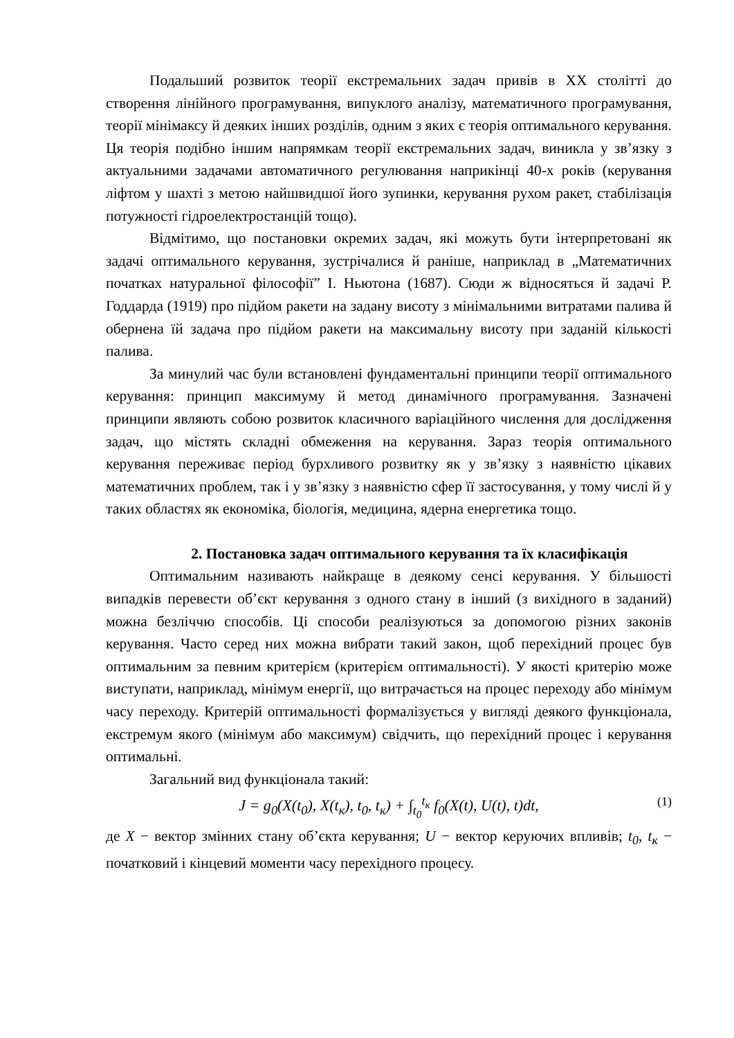Подальший розвиток теорії екстремальних задач привів в ХХ столітті до створення лінійного програмування, випуклого аналізу, математичного програмування, теорії мінімаксу й деяких інших розділів, одним з яких є теорія оптимального керування. Ця теорія подібно іншим напрямкам теорії екстремальних задач, виникла у зв’язку з актуальними задачами автоматичного регулювання наприкінці 40-х років (керування ліфтом у шахті з метою найшвидшої його зупинки, керування рухом ракет, стабілізація потужності гідроелектростанцій тощо).
Відмітимо, що постановки окремих задач, які можуть бути інтерпретовані як задачі оптимального керування, зустрічалися й раніше, наприклад в „Математичних початках натуральної філософії” І. Ньютона (1687). Сюди ж відносяться й задачі Р. Годдарда (1919) про підйом ракети на задану висоту з мінімальними витратами палива й обернена їй задача про підйом ракети на максимальну висоту при заданій кількості палива.
За минулий час були встановлені фундаментальні принципи теорії оптимального керування: принцип максимуму й метод динамічного програмування. Зазначені принципи являють собою розвиток класичного варіаційного числення для дослідження задач, що містять складні обмеження на керування. Зараз теорія оптимального керування переживає період бурхливого розвитку як у зв’язку з наявністю цікавих математичних проблем, так і у зв’язку з наявністю сфер її застосування, у тому числі й у таких областях як економіка, біологія, медицина, ядерна енергетика тощо.
2. Постановка задач оптимального керування та їх класифікація
Оптимальним називають найкраще в деякому сенсі керування. У більшості випадків перевести об’єкт керування з одного стану в інший (з вихідного в заданий) можна безліччю способів. Ці способи реалізуються за допомогою різних законів керування. Часто серед них можна вибрати такий закон, щоб перехідний процес був оптимальним за певним критерієм (критерієм оптимальності). У якості критерію може виступати, наприклад, мінімум енергії, що витрачається на процес переходу або мінімум часу переходу. Критерій оптимальності формалізується у вигляді деякого функціонала, екстремум якого (мінімум або максимум) свідчить, що перехідний процес і керування оптимальні.
Загальний вид функціонала такий:
J = g<sub>0</sub>(X(t<sub>0</sub>), X(t<sub>к</sub>), t<sub>0</sub>, t<sub>к</sub>) + ∫<sub>t<sub>0</sub></sub><sup>t<sub>к</sub></sup> f<sub>0</sub>(X(t), U(t), t)dt, (1)
де X − вектор змінних стану об’єкта керування; U − вектор керуючих впливів; t<sub>0</sub>, t<sub>к</sub> − початковий і кінцевий моменти часу перехідного процесу.